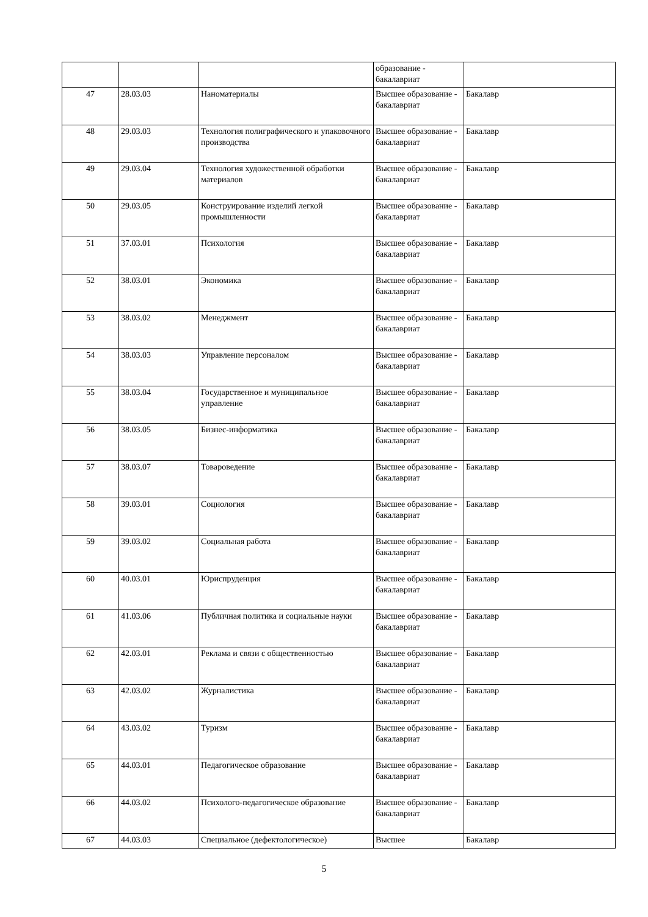| | | | образование - бакалавриат | |
| 47 | 28.03.03 | Наноматериалы | Высшее образование - бакалавриат | Бакалавр |
| 48 | 29.03.03 | Технология полиграфического и упаковочного производства | Высшее образование - бакалавриат | Бакалавр |
| 49 | 29.03.04 | Технология художественной обработки материалов | Высшее образование - бакалавриат | Бакалавр |
| 50 | 29.03.05 | Конструирование изделий легкой промышленности | Высшее образование - бакалавриат | Бакалавр |
| 51 | 37.03.01 | Психология | Высшее образование - бакалавриат | Бакалавр |
| 52 | 38.03.01 | Экономика | Высшее образование - бакалавриат | Бакалавр |
| 53 | 38.03.02 | Менеджмент | Высшее образование - бакалавриат | Бакалавр |
| 54 | 38.03.03 | Управление персоналом | Высшее образование - бакалавриат | Бакалавр |
| 55 | 38.03.04 | Государственное и муниципальное управление | Высшее образование - бакалавриат | Бакалавр |
| 56 | 38.03.05 | Бизнес-информатика | Высшее образование - бакалавриат | Бакалавр |
| 57 | 38.03.07 | Товароведение | Высшее образование - бакалавриат | Бакалавр |
| 58 | 39.03.01 | Социология | Высшее образование - бакалавриат | Бакалавр |
| 59 | 39.03.02 | Социальная работа | Высшее образование - бакалавриат | Бакалавр |
| 60 | 40.03.01 | Юриспруденция | Высшее образование - бакалавриат | Бакалавр |
| 61 | 41.03.06 | Публичная политика и социальные науки | Высшее образование - бакалавриат | Бакалавр |
| 62 | 42.03.01 | Реклама и связи с общественностью | Высшее образование - бакалавриат | Бакалавр |
| 63 | 42.03.02 | Журналистика | Высшее образование - бакалавриат | Бакалавр |
| 64 | 43.03.02 | Туризм | Высшее образование - бакалавриат | Бакалавр |
| 65 | 44.03.01 | Педагогическое образование | Высшее образование - бакалавриат | Бакалавр |
| 66 | 44.03.02 | Психолого-педагогическое образование | Высшее образование - бакалавриат | Бакалавр |
| 67 | 44.03.03 | Специальное (дефектологическое) | Высшее | Бакалавр |
5